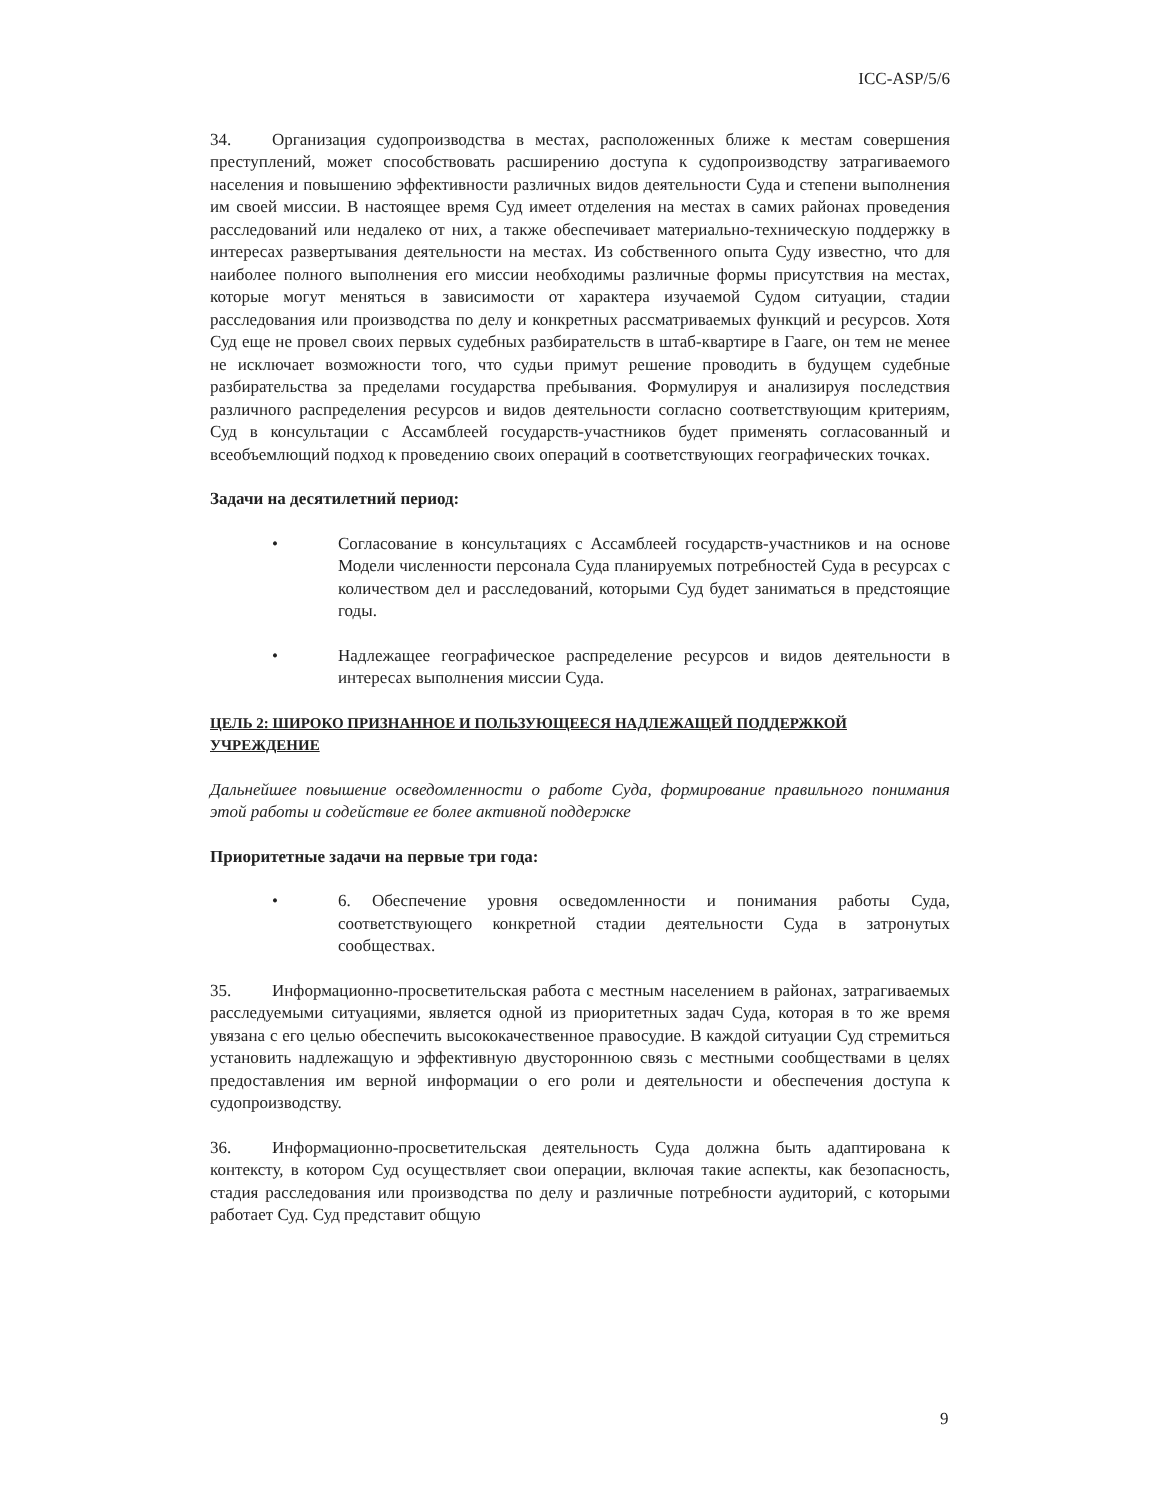ICC-ASP/5/6
34. Организация судопроизводства в местах, расположенных ближе к местам совершения преступлений, может способствовать расширению доступа к судопроизводству затрагиваемого населения и повышению эффективности различных видов деятельности Суда и степени выполнения им своей миссии. В настоящее время Суд имеет отделения на местах в самих районах проведения расследований или недалеко от них, а также обеспечивает материально-техническую поддержку в интересах развертывания деятельности на местах. Из собственного опыта Суду известно, что для наиболее полного выполнения его миссии необходимы различные формы присутствия на местах, которые могут меняться в зависимости от характера изучаемой Судом ситуации, стадии расследования или производства по делу и конкретных рассматриваемых функций и ресурсов. Хотя Суд еще не провел своих первых судебных разбирательств в штаб-квартире в Гааге, он тем не менее не исключает возможности того, что судьи примут решение проводить в будущем судебные разбирательства за пределами государства пребывания. Формулируя и анализируя последствия различного распределения ресурсов и видов деятельности согласно соответствующим критериям, Суд в консультации с Ассамблеей государств-участников будет применять согласованный и всеобъемлющий подход к проведению своих операций в соответствующих географических точках.
Задачи на десятилетний период:
• Согласование в консультациях с Ассамблеей государств-участников и на основе Модели численности персонала Суда планируемых потребностей Суда в ресурсах с количеством дел и расследований, которыми Суд будет заниматься в предстоящие годы.
• Надлежащее географическое распределение ресурсов и видов деятельности в интересах выполнения миссии Суда.
ЦЕЛЬ 2: ШИРОКО ПРИЗНАННОЕ И ПОЛЬЗУЮЩЕЕСЯ НАДЛЕЖАЩЕЙ ПОДДЕРЖКОЙ УЧРЕЖДЕНИЕ
Дальнейшее повышение осведомленности о работе Суда, формирование правильного понимания этой работы и содействие ее более активной поддержке
Приоритетные задачи на первые три года:
• 6. Обеспечение уровня осведомленности и понимания работы Суда, соответствующего конкретной стадии деятельности Суда в затронутых сообществах.
35. Информационно-просветительская работа с местным населением в районах, затрагиваемых расследуемыми ситуациями, является одной из приоритетных задач Суда, которая в то же время увязана с его целью обеспечить высококачественное правосудие. В каждой ситуации Суд стремиться установить надлежащую и эффективную двустороннюю связь с местными сообществами в целях предоставления им верной информации о его роли и деятельности и обеспечения доступа к судопроизводству.
36. Информационно-просветительская деятельность Суда должна быть адаптирована к контексту, в котором Суд осуществляет свои операции, включая такие аспекты, как безопасность, стадия расследования или производства по делу и различные потребности аудиторий, с которыми работает Суд. Суд представит общую
9